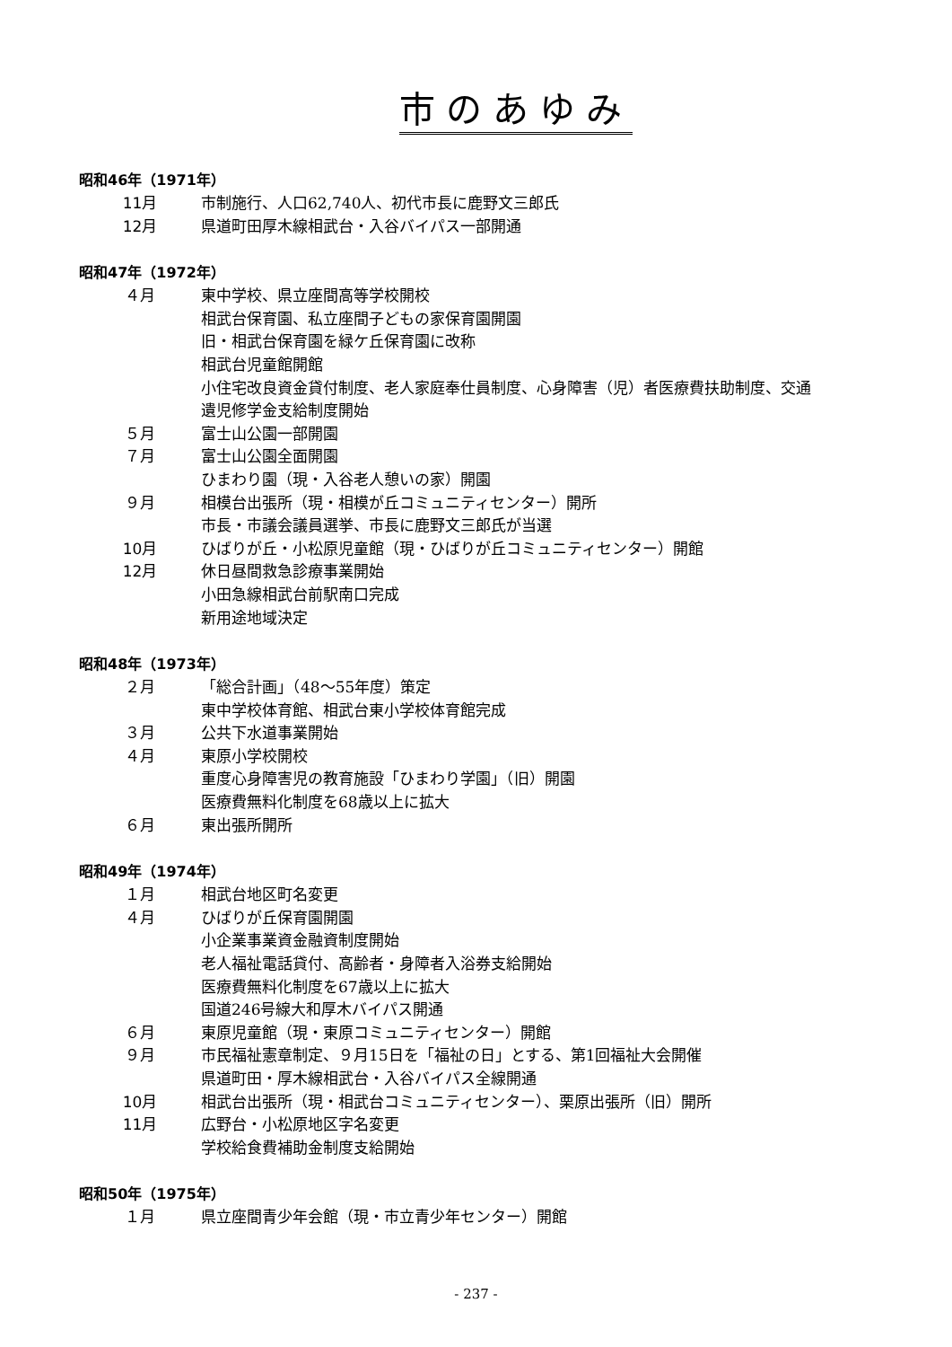市のあゆみ
昭和46年（1971年）
11月 市制施行、人口62,740人、初代市長に鹿野文三郎氏
12月 県道町田厚木線相武台・入谷バイパス一部開通
昭和47年（1972年）
４月 東中学校、県立座間高等学校開校
相武台保育園、私立座間子どもの家保育園開園
旧・相武台保育園を緑ケ丘保育園に改称
相武台児童館開館
小住宅改良資金貸付制度、老人家庭奉仕員制度、心身障害（児）者医療費扶助制度、交通
遺児修学金支給制度開始
５月 富士山公園一部開園
７月 富士山公園全面開園
ひまわり園（現・入谷老人憩いの家）開園
９月 相模台出張所（現・相模が丘コミュニティセンター）開所
市長・市議会議員選挙、市長に鹿野文三郎氏が当選
10月 ひばりが丘・小松原児童館（現・ひばりが丘コミュニティセンター）開館
12月 休日昼間救急診療事業開始
小田急線相武台前駅南口完成
新用途地域決定
昭和48年（1973年）
２月 「総合計画」（48～55年度）策定
東中学校体育館、相武台東小学校体育館完成
３月 公共下水道事業開始
４月 東原小学校開校
重度心身障害児の教育施設「ひまわり学園」（旧）開園
医療費無料化制度を68歳以上に拡大
６月 東出張所開所
昭和49年（1974年）
１月 相武台地区町名変更
４月 ひばりが丘保育園開園
小企業事業資金融資制度開始
老人福祉電話貸付、高齢者・身障者入浴券支給開始
医療費無料化制度を67歳以上に拡大
国道246号線大和厚木バイパス開通
６月 東原児童館（現・東原コミュニティセンター）開館
９月 市民福祉憲章制定、９月15日を「福祉の日」とする、第1回福祉大会開催
県道町田・厚木線相武台・入谷バイパス全線開通
10月 相武台出張所（現・相武台コミュニティセンター）、栗原出張所（旧）開所
11月 広野台・小松原地区字名変更
学校給食費補助金制度支給開始
昭和50年（1975年）
１月 県立座間青少年会館（現・市立青少年センター）開館
- 237 -